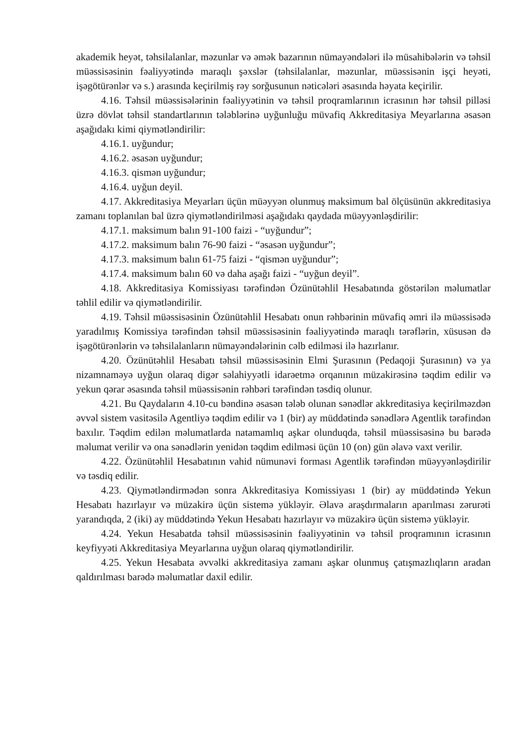akademik heyət, təhsilalanlar, məzunlar və əmək bazarının nümayəndələri ilə müsahibələrin və təhsil müəssisəsinin fəaliyyətində maraqlı şəxslər (təhsilalanlar, məzunlar, müəssisənin işçi heyəti, işəgötürənlər və s.) arasında keçirilmiş rəy sorğusunun nəticələri əsasında həyata keçirilir.
4.16. Təhsil müəssisələrinin fəaliyyətinin və təhsil proqramlarının icrasının hər təhsil pilləsi üzrə dövlət təhsil standartlarının tələblərinə uyğunluğu müvafiq Akkreditasiya Meyarlarına əsasən aşağıdakı kimi qiymətləndirilir:
4.16.1. uyğundur;
4.16.2. əsasən uyğundur;
4.16.3. qismən uyğundur;
4.16.4. uyğun deyil.
4.17. Akkreditasiya Meyarları üçün müəyyən olunmuş maksimum bal ölçüsünün akkreditasiya zamanı toplanılan bal üzrə qiymətləndirilməsi aşağıdakı qaydada müəyyənləşdirilir:
4.17.1. maksimum balın 91-100 faizi - “uyğundur”;
4.17.2. maksimum balın 76-90 faizi - “əsasən uyğundur”;
4.17.3. maksimum balın 61-75 faizi - “qismən uyğundur”;
4.17.4. maksimum balın 60 və daha aşağı faizi - “uyğun deyil”.
4.18. Akkreditasiya Komissiyası tərəfindən Özünütəhlil Hesabatında göstərilən məlumatlar təhlil edilir və qiymətləndirilir.
4.19. Təhsil müəssisəsinin Özünütəhlil Hesabatı onun rəhbərinin müvafiq əmri ilə müəssisədə yaradılmış Komissiya tərəfindən təhsil müəssisəsinin fəaliyyətində maraqlı tərəflərin, xüsusən də işəgötürənlərin və təhsilalanların nümayəndələrinin cəlb edilməsi ilə hazırlanır.
4.20. Özünütəhlil Hesabatı təhsil müəssisəsinin Elmi Şurasının (Pedaqoji Şurasının) və ya nizamnaməyə uyğun olaraq digər səlahiyyətli idarəetmə orqanının müzakirəsinə təqdim edilir və yekun qərar əsasında təhsil müəssisənin rəhbəri tərəfindən təsdiq olunur.
4.21. Bu Qaydaların 4.10-cu bəndinə əsasən tələb olunan sənədlər akkreditasiya keçirilməzdən əvvəl sistem vasitəsilə Agentliyə təqdim edilir və 1 (bir) ay müddətində sənədlərə Agentlik tərəfindən baxılır. Təqdim edilən məlumatlarda natamamlıq aşkar olunduqda, təhsil müəssisəsinə bu barədə məlumat verilir və ona sənədlərin yenidən təqdim edilməsi üçün 10 (on) gün əlavə vaxt verilir.
4.22. Özünütəhlil Hesabatının vahid nümunəvi forması Agentlik tərəfindən müəyyənləşdirilir və təsdiq edilir.
4.23. Qiymətləndirmədən sonra Akkreditasiya Komissiyası 1 (bir) ay müddətində Yekun Hesabatı hazırlayır və müzakirə üçün sistemə yükləyir. Əlavə araşdırmaların aparılması zərurəti yarandıqda, 2 (iki) ay müddətində Yekun Hesabatı hazırlayır və müzakirə üçün sistemə yükləyir.
4.24. Yekun Hesabatda təhsil müəssisəsinin fəaliyyətinin və təhsil proqramının icrasının keyfiyyəti Akkreditasiya Meyarlarına uyğun olaraq qiymətləndirilir.
4.25. Yekun Hesabata əvvəlki akkreditasiya zamanı aşkar olunmuş çatışmazlıqların aradan qaldırılması barədə məlumatlar daxil edilir.